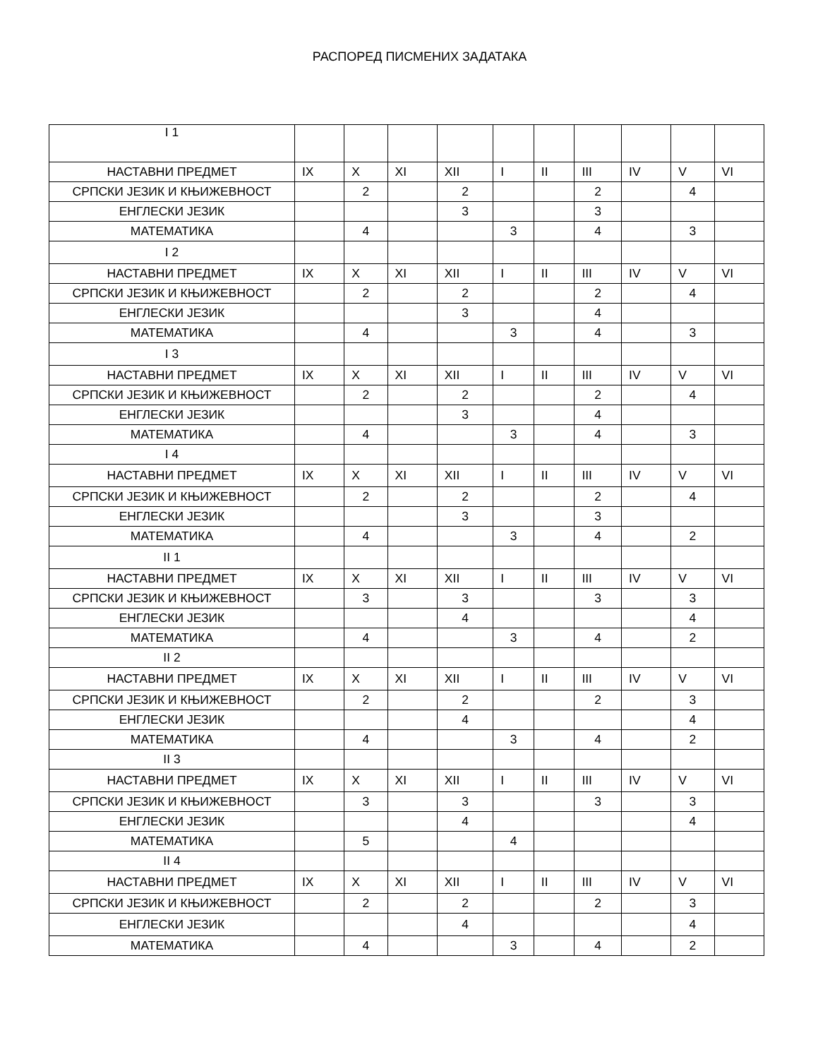РАСПОРЕД ПИСМЕНИХ ЗАДАТАКА
| I 1 | | | | | | | | | | |
| НАСТАВНИ ПРЕДМЕТ | IX | X | XI | XII | I | II | III | IV | V | VI |
| СРПСКИ ЈЕЗИК И КЊИЖЕВНОСТ | | 2 | | 2 | | | 2 | | 4 | |
| ЕНГЛЕСКИ ЈЕЗИК | | | | 3 | | | 3 | | | |
| МАТЕМАТИКА | | 4 | | | 3 | | 4 | | 3 | |
| I 2 | | | | | | | | | | |
| НАСТАВНИ ПРЕДМЕТ | IX | X | XI | XII | I | II | III | IV | V | VI |
| СРПСКИ ЈЕЗИК И КЊИЖЕВНОСТ | | 2 | | 2 | | | 2 | | 4 | |
| ЕНГЛЕСКИ ЈЕЗИК | | | | 3 | | | 4 | | | |
| МАТЕМАТИКА | | 4 | | | 3 | | 4 | | 3 | |
| I 3 | | | | | | | | | | |
| НАСТАВНИ ПРЕДМЕТ | IX | X | XI | XII | I | II | III | IV | V | VI |
| СРПСКИ ЈЕЗИК И КЊИЖЕВНОСТ | | 2 | | 2 | | | 2 | | 4 | |
| ЕНГЛЕСКИ ЈЕЗИК | | | | 3 | | | 4 | | | |
| МАТЕМАТИКА | | 4 | | | 3 | | 4 | | 3 | |
| I 4 | | | | | | | | | | |
| НАСТАВНИ ПРЕДМЕТ | IX | X | XI | XII | I | II | III | IV | V | VI |
| СРПСКИ ЈЕЗИК И КЊИЖЕВНОСТ | | 2 | | 2 | | | 2 | | 4 | |
| ЕНГЛЕСКИ ЈЕЗИК | | | | 3 | | | 3 | | | |
| МАТЕМАТИКА | | 4 | | | 3 | | 4 | | 2 | |
| II 1 | | | | | | | | | | |
| НАСТАВНИ ПРЕДМЕТ | IX | X | XI | XII | I | II | III | IV | V | VI |
| СРПСКИ ЈЕЗИК И КЊИЖЕВНОСТ | | 3 | | 3 | | | 3 | | 3 | |
| ЕНГЛЕСКИ ЈЕЗИК | | | | 4 | | | | | 4 | |
| МАТЕМАТИКА | | 4 | | | 3 | | 4 | | 2 | |
| II 2 | | | | | | | | | | |
| НАСТАВНИ ПРЕДМЕТ | IX | X | XI | XII | I | II | III | IV | V | VI |
| СРПСКИ ЈЕЗИК И КЊИЖЕВНОСТ | | 2 | | 2 | | | 2 | | 3 | |
| ЕНГЛЕСКИ ЈЕЗИК | | | | 4 | | | | | 4 | |
| МАТЕМАТИКА | | 4 | | | 3 | | 4 | | 2 | |
| II 3 | | | | | | | | | | |
| НАСТАВНИ ПРЕДМЕТ | IX | X | XI | XII | I | II | III | IV | V | VI |
| СРПСКИ ЈЕЗИК И КЊИЖЕВНОСТ | | 3 | | 3 | | | 3 | | 3 | |
| ЕНГЛЕСКИ ЈЕЗИК | | | | 4 | | | | | 4 | |
| МАТЕМАТИКА | | 5 | | | 4 | | | | | |
| II 4 | | | | | | | | | | |
| НАСТАВНИ ПРЕДМЕТ | IX | X | XI | XII | I | II | III | IV | V | VI |
| СРПСКИ ЈЕЗИК И КЊИЖЕВНОСТ | | 2 | | 2 | | | 2 | | 3 | |
| ЕНГЛЕСКИ ЈЕЗИК | | | | 4 | | | | | 4 | |
| МАТЕМАТИКА | | 4 | | | 3 | | 4 | | 2 | |